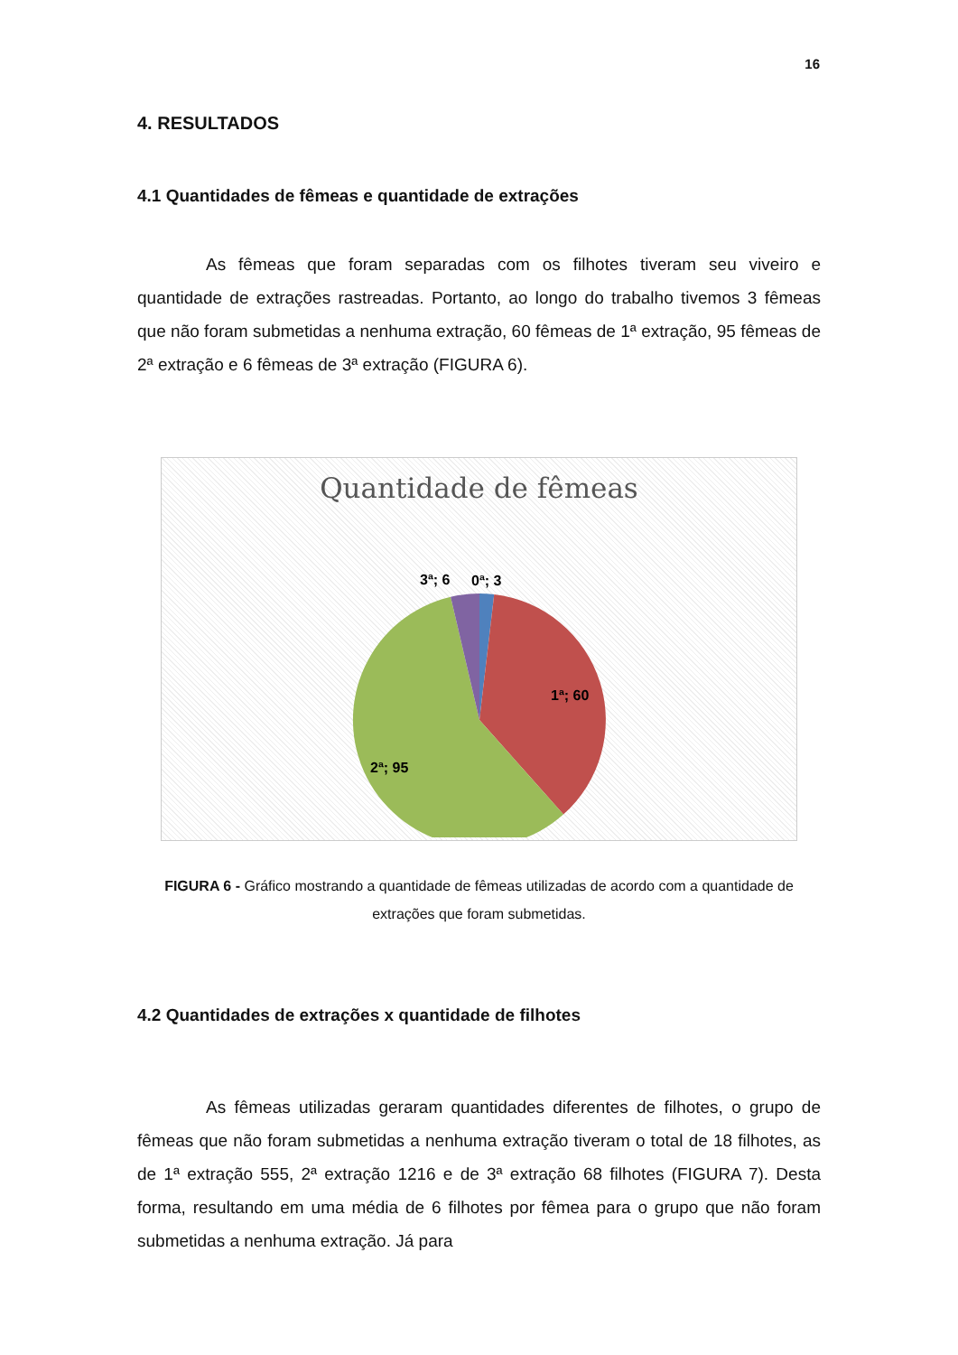16
4. RESULTADOS
4.1 Quantidades de fêmeas e quantidade de extrações
As fêmeas que foram separadas com os filhotes tiveram seu viveiro e quantidade de extrações rastreadas. Portanto, ao longo do trabalho tivemos 3 fêmeas que não foram submetidas a nenhuma extração, 60 fêmeas de 1ª extração, 95 fêmeas de 2ª extração e 6 fêmeas de 3ª extração (FIGURA 6).
Quantidade de fêmeas
3ª; 6
0ª; 3
1ª; 60
2ª; 95
FIGURA 6 - Gráfico mostrando a quantidade de fêmeas utilizadas de acordo com a quantidade de extrações que foram submetidas.
4.2 Quantidades de extrações x quantidade de filhotes
As fêmeas utilizadas geraram quantidades diferentes de filhotes, o grupo de fêmeas que não foram submetidas a nenhuma extração tiveram o total de 18 filhotes, as de 1ª extração 555, 2ª extração 1216 e de 3ª extração 68 filhotes (FIGURA 7). Desta forma, resultando em uma média de 6 filhotes por fêmea para o grupo que não foram submetidas a nenhuma extração. Já para